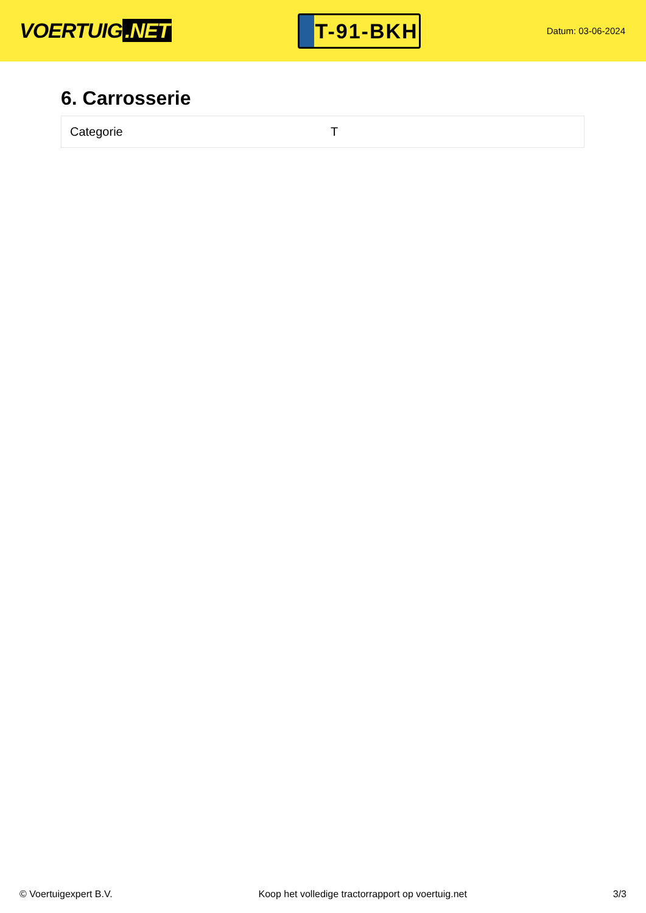VOERTUIG.NET
T-91-BKH
Datum: 03-06-2024
6. Carrosserie
| Categorie | T |
© Voertuigexpert B.V. Koop het volledige tractorrapport op voertuig.net 3/3